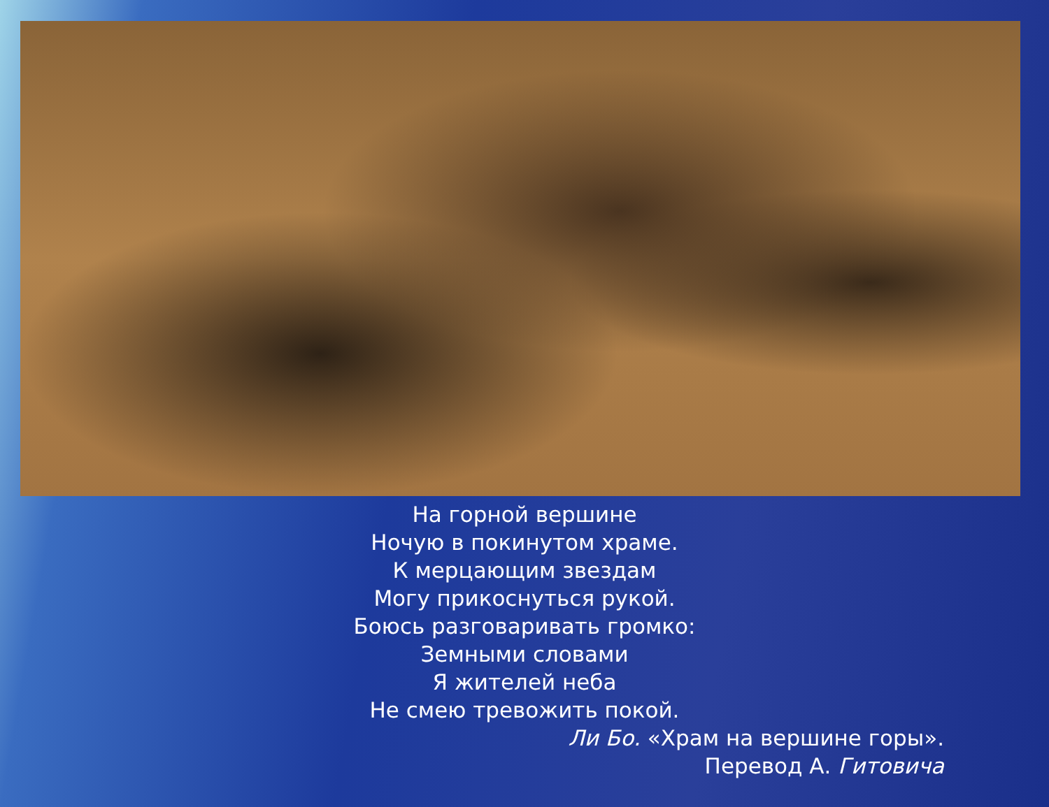На горной вершине
Ночую в покинутом храме.
К мерцающим звездам
Могу прикоснуться рукой.
Боюсь разговаривать громко:
Земными словами
Я жителей неба
Не смею тревожить покой.
Ли Бо. «Храм на вершине горы».
Перевод А. Гитовича